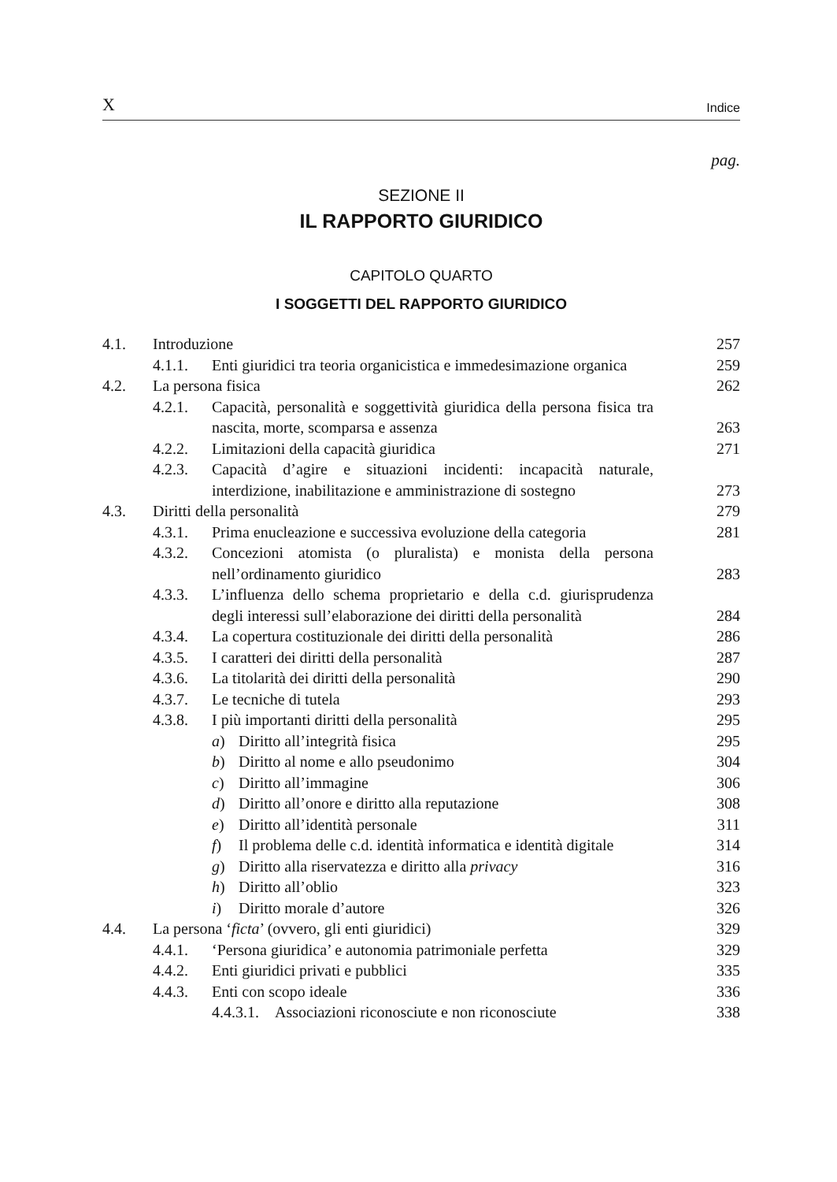X Indice
pag.
SEZIONE II
IL RAPPORTO GIURIDICO
CAPITOLO QUARTO
I SOGGETTI DEL RAPPORTO GIURIDICO
4.1. Introduzione 257
4.1.1. Enti giuridici tra teoria organicistica e immedesimazione organica 259
4.2. La persona fisica 262
4.2.1. Capacità, personalità e soggettività giuridica della persona fisica tra nascita, morte, scomparsa e assenza 263
4.2.2. Limitazioni della capacità giuridica 271
4.2.3. Capacità d’agire e situazioni incidenti: incapacità naturale, interdizione, inabilitazione e amministrazione di sostegno 273
4.3. Diritti della personalità 279
4.3.1. Prima enucleazione e successiva evoluzione della categoria 281
4.3.2. Concezioni atomista (o pluralista) e monista della persona nell’ordinamento giuridico 283
4.3.3. L’influenza dello schema proprietario e della c.d. giurisprudenza degli interessi sull’elaborazione dei diritti della personalità 284
4.3.4. La copertura costituzionale dei diritti della personalità 286
4.3.5. I caratteri dei diritti della personalità 287
4.3.6. La titolarità dei diritti della personalità 290
4.3.7. Le tecniche di tutela 293
4.3.8. I più importanti diritti della personalità 295
a) Diritto all’integrità fisica 295
b) Diritto al nome e allo pseudonimo 304
c) Diritto all’immagine 306
d) Diritto all’onore e diritto alla reputazione 308
e) Diritto all’identità personale 311
f) Il problema delle c.d. identità informatica e identità digitale 314
g) Diritto alla riservatezza e diritto alla privacy 316
h) Diritto all’oblio 323
i) Diritto morale d’autore 326
4.4. La persona ‘ficta’ (ovvero, gli enti giuridici) 329
4.4.1. ‘Persona giuridica’ e autonomia patrimoniale perfetta 329
4.4.2. Enti giuridici privati e pubblici 335
4.4.3. Enti con scopo ideale 336
4.4.3.1. Associazioni riconosciute e non riconosciute 338